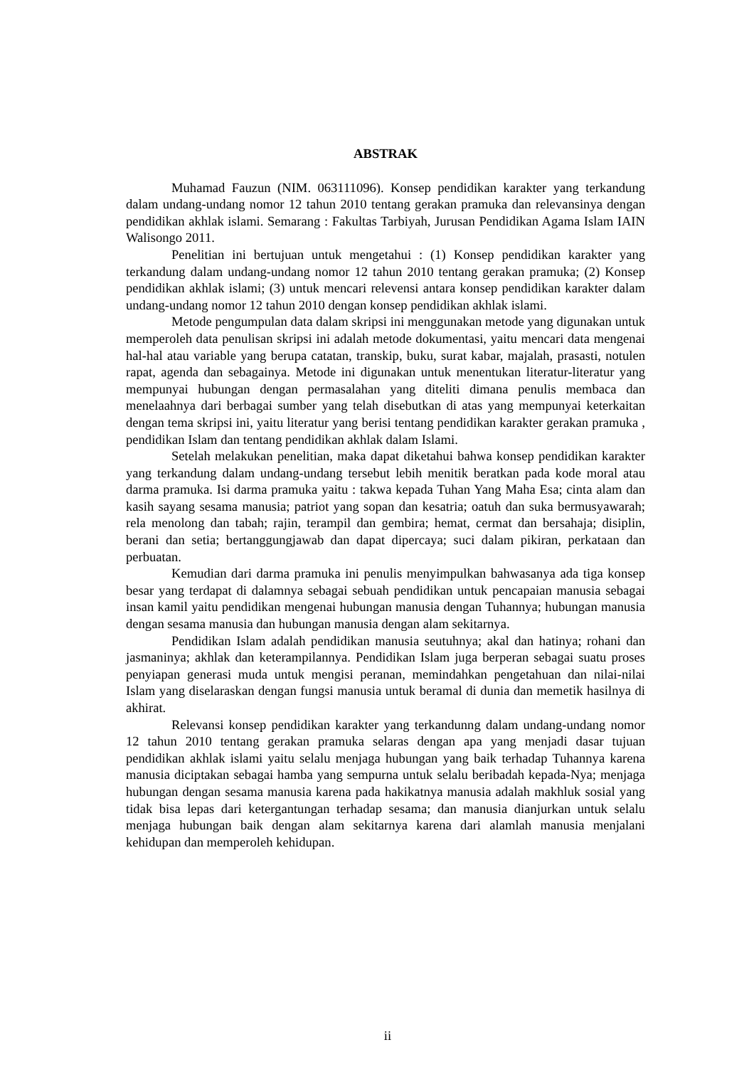ABSTRAK
Muhamad Fauzun (NIM. 063111096). Konsep pendidikan karakter yang terkandung dalam undang-undang nomor 12 tahun 2010 tentang gerakan pramuka dan relevansinya dengan pendidikan akhlak islami. Semarang : Fakultas Tarbiyah, Jurusan Pendidikan Agama Islam IAIN Walisongo 2011.
Penelitian ini bertujuan untuk mengetahui : (1) Konsep pendidikan karakter yang terkandung dalam undang-undang nomor 12 tahun 2010 tentang gerakan pramuka; (2) Konsep pendidikan akhlak islami; (3) untuk mencari relevensi antara konsep pendidikan karakter dalam undang-undang nomor 12 tahun 2010 dengan konsep pendidikan akhlak islami.
Metode pengumpulan data dalam skripsi ini menggunakan metode yang digunakan untuk memperoleh data penulisan skripsi ini adalah metode dokumentasi, yaitu mencari data mengenai hal-hal atau variable yang berupa catatan, transkip, buku, surat kabar, majalah, prasasti, notulen rapat, agenda dan sebagainya. Metode ini digunakan untuk menentukan literatur-literatur yang mempunyai hubungan dengan permasalahan yang diteliti dimana penulis membaca dan menelaahnya dari berbagai sumber yang telah disebutkan di atas yang mempunyai keterkaitan dengan tema skripsi ini, yaitu literatur yang berisi tentang pendidikan karakter gerakan pramuka , pendidikan Islam dan tentang pendidikan akhlak dalam Islami.
Setelah melakukan penelitian, maka dapat diketahui bahwa konsep pendidikan karakter yang terkandung dalam undang-undang tersebut lebih menitik beratkan pada kode moral atau darma pramuka. Isi darma pramuka yaitu : takwa kepada Tuhan Yang Maha Esa; cinta alam dan kasih sayang sesama manusia; patriot yang sopan dan kesatria; oatuh dan suka bermusyawarah; rela menolong dan tabah; rajin, terampil dan gembira; hemat, cermat dan bersahaja; disiplin, berani dan setia; bertanggungjawab dan dapat dipercaya; suci dalam pikiran, perkataan dan perbuatan.
Kemudian dari darma pramuka ini penulis menyimpulkan bahwasanya ada tiga konsep besar yang terdapat di dalamnya sebagai sebuah pendidikan untuk pencapaian manusia sebagai insan kamil yaitu pendidikan mengenai hubungan manusia dengan Tuhannya; hubungan manusia dengan sesama manusia dan hubungan manusia dengan alam sekitarnya.
Pendidikan Islam adalah pendidikan manusia seutuhnya; akal dan hatinya; rohani dan jasmaninya; akhlak dan keterampilannya. Pendidikan Islam juga berperan sebagai suatu proses penyiapan generasi muda untuk mengisi peranan, memindahkan pengetahuan dan nilai-nilai Islam yang diselaraskan dengan fungsi manusia untuk beramal di dunia dan memetik hasilnya di akhirat.
Relevansi konsep pendidikan karakter yang terkandunng dalam undang-undang nomor 12 tahun 2010 tentang gerakan pramuka selaras dengan apa yang menjadi dasar tujuan pendidikan akhlak islami yaitu selalu menjaga hubungan yang baik terhadap Tuhannya karena manusia diciptakan sebagai hamba yang sempurna untuk selalu beribadah kepada-Nya; menjaga hubungan dengan sesama manusia karena pada hakikatnya manusia adalah makhluk sosial yang tidak bisa lepas dari ketergantungan terhadap sesama; dan manusia dianjurkan untuk selalu menjaga hubungan baik dengan alam sekitarnya karena dari alamlah manusia menjalani kehidupan dan memperoleh kehidupan.
ii